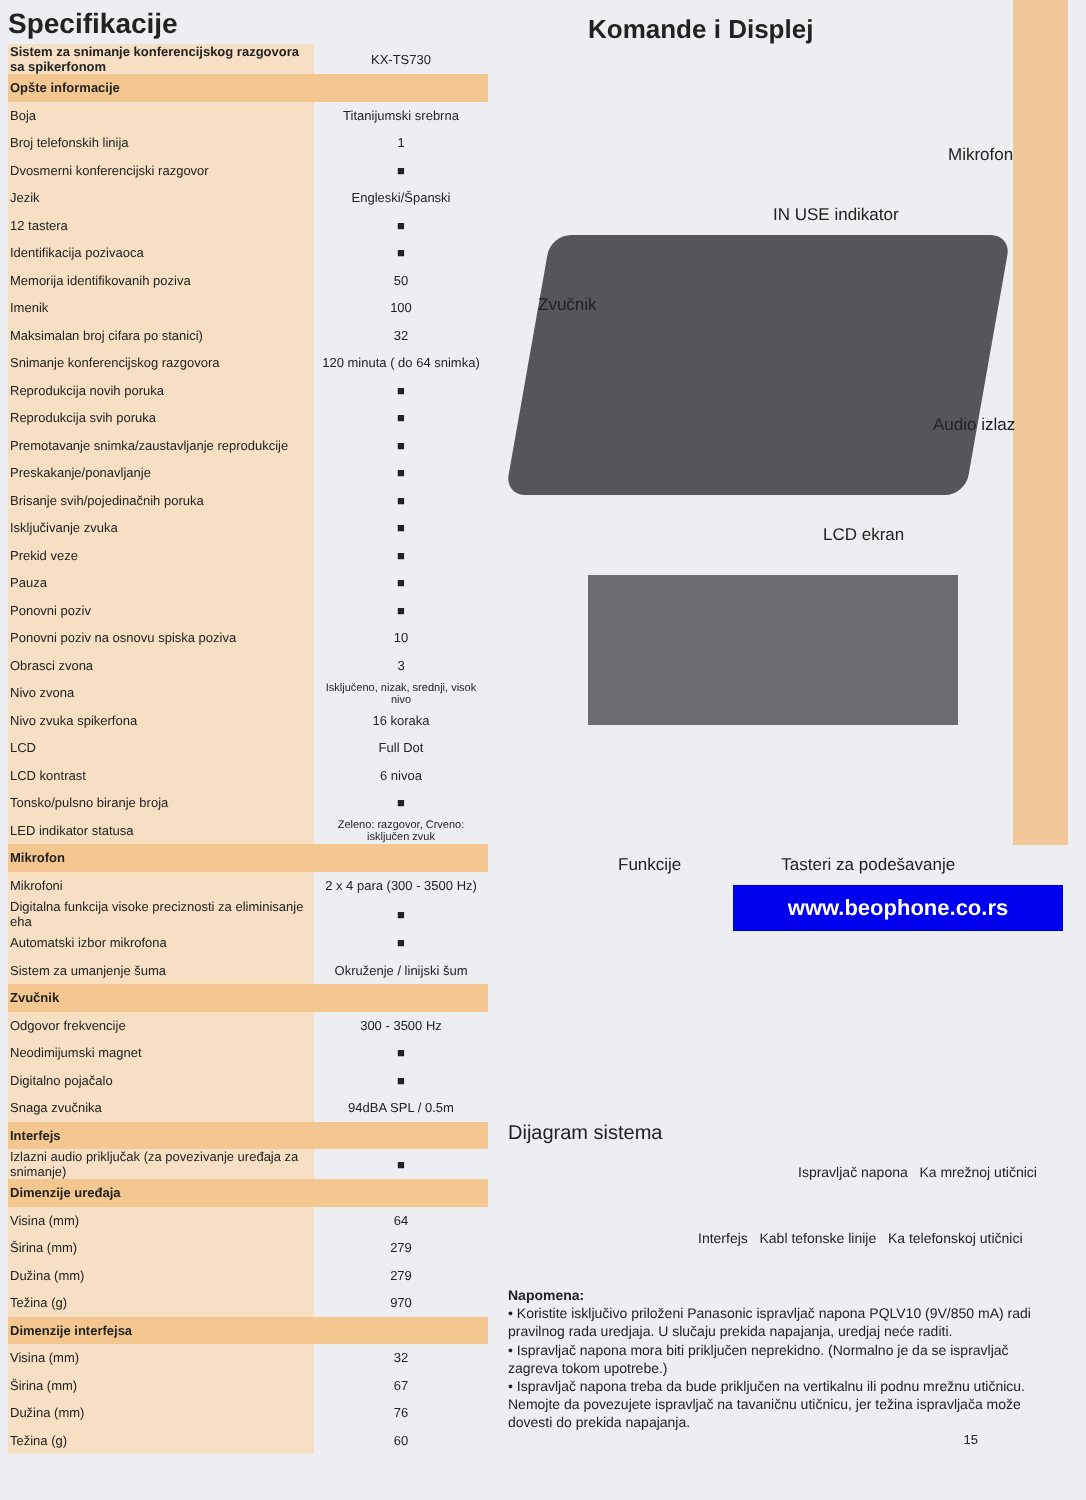Specifikacije
| Sistem za snimanje konferencijskog razgovora sa spikerfonom | KX-TS730 |
| Opšte informacije | |
| Boja | Titanijumski srebrna |
| Broj telefonskih linija | 1 |
| Dvosmerni konferencijski razgovor | ■ |
| Jezik | Engleski/Španski |
| 12 tastera | ■ |
| Identifikacija pozivaoca | ■ |
| Memorija identifikovanih poziva | 50 |
| Imenik | 100 |
| Maksimalan broj cifara po stanici) | 32 |
| Snimanje konferencijskog razgovora | 120 minuta ( do 64 snimka) |
| Reprodukcija novih poruka | ■ |
| Reprodukcija svih poruka | ■ |
| Premotavanje snimka/zaustavljanje reprodukcije | ■ |
| Preskakanje/ponavljanje | ■ |
| Brisanje svih/pojedinačnih poruka | ■ |
| Isključivanje zvuka | ■ |
| Prekid veze | ■ |
| Pauza | ■ |
| Ponovni poziv | ■ |
| Ponovni poziv na osnovu spiska poziva | 10 |
| Obrasci zvona | 3 |
| Nivo zvona | Isključeno, nizak, srednji, visok nivo |
| Nivo zvuka spikerfona | 16 koraka |
| LCD | Full Dot |
| LCD kontrast | 6 nivoa |
| Tonsko/pulsno biranje broja | ■ |
| LED indikator statusa | Zeleno: razgovor, Crveno: isključen zvuk |
| Mikrofon | |
| Mikrofoni | 2 x 4 para (300 - 3500 Hz) |
| Digitalna funkcija visoke preciznosti za eliminisanje eha | ■ |
| Automatski izbor mikrofona | ■ |
| Sistem za umanjenje šuma | Okruženje / linijski šum |
| Zvučnik | |
| Odgovor frekvencije | 300 - 3500 Hz |
| Neodimijumski magnet | ■ |
| Digitalno pojačalo | ■ |
| Snaga zvučnika | 94dBA SPL / 0.5m |
| Interfejs | |
| Izlazni audio priključak (za povezivanje uređaja za snimanje) | ■ |
| Dimenzije uređaja | |
| Visina (mm) | 64 |
| Širina (mm) | 279 |
| Dužina (mm) | 279 |
| Težina (g) | 970 |
| Dimenzije interfejsa | |
| Visina (mm) | 32 |
| Širina (mm) | 67 |
| Dužina (mm) | 76 |
| Težina (g) | 60 |
Komande i Displej
Mikrofon
IN USE indikator
Zvučnik
Audio izlaz
LCD ekran
Funkcije Tasteri za podešavanje
www.beophone.co.rs
Dijagram sistema
Ispravljač napona Ka mrežnoj utičnici
Interfejs Kabl tefonske linije Ka telefonskoj utičnici
Napomena:
• Koristite isključivo priloženi Panasonic ispravljač napona PQLV10 (9V/850 mA) radi pravilnog rada uredjaja. U slučaju prekida napajanja, uredjaj neće raditi.
• Ispravljač napona mora biti priključen neprekidno. (Normalno je da se ispravljač zagreva tokom upotrebe.)
• Ispravljač napona treba da bude priključen na vertikalnu ili podnu mrežnu utičnicu. Nemojte da povezujete ispravljač na tavaničnu utičnicu, jer težina ispravljača može dovesti do prekida napajanja.
15